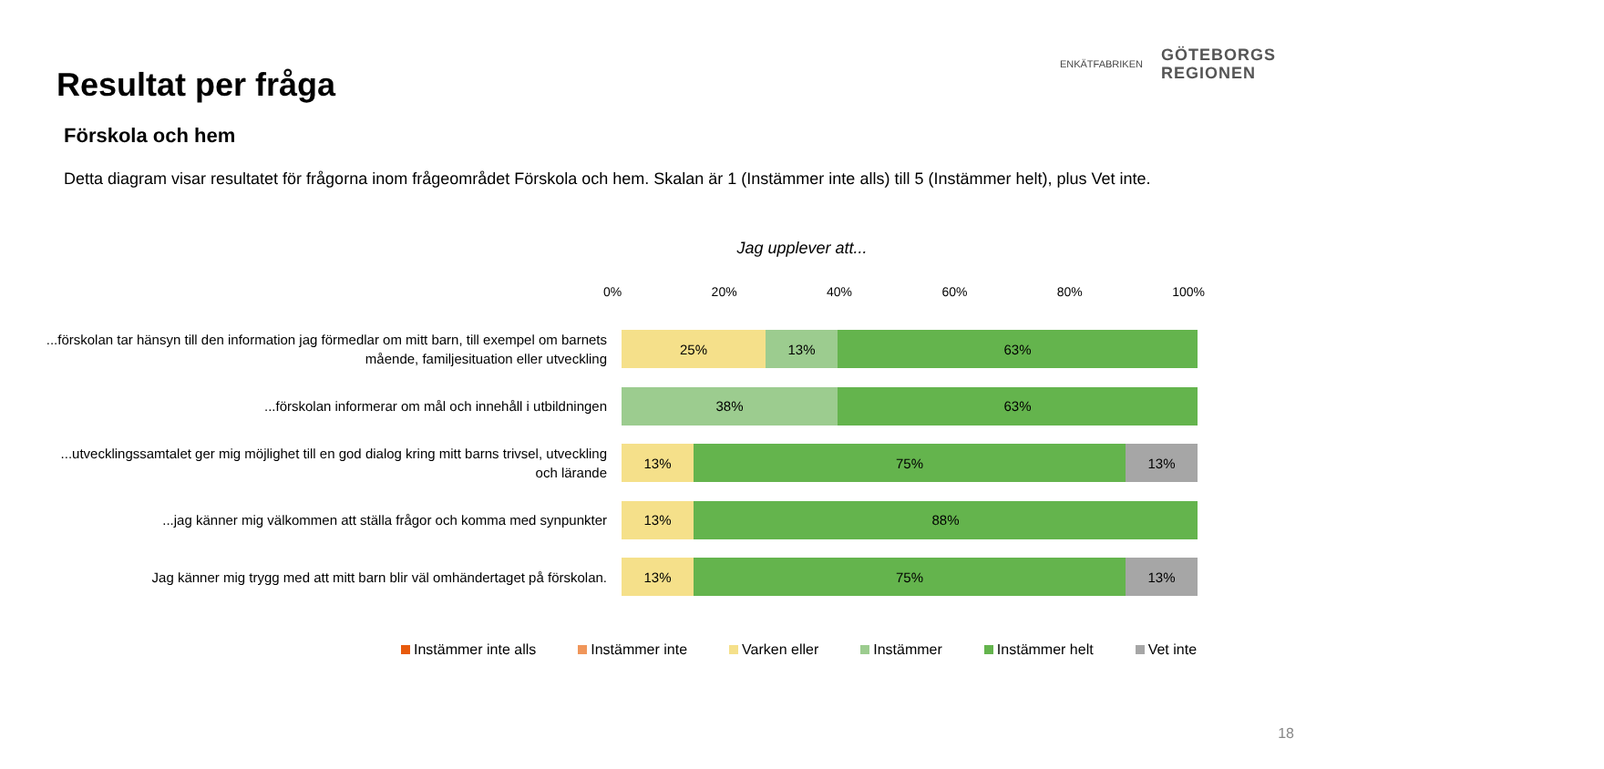Resultat per fråga
Förskola och hem
Detta diagram visar resultatet för frågorna inom frågeområdet Förskola och hem. Skalan är 1 (Instämmer inte alls) till 5 (Instämmer helt), plus Vet inte.
ENKÄTFABRIKEN
GÖTEBORGS
REGIONEN
Jag upplever att...
0% 20% 40% 60% 80% 100%
...förskolan tar hänsyn till den information jag förmedlar om mitt barn, till exempel om barnets mående, familjesituation eller utveckling
25% 13% 63%
...förskolan informerar om mål och innehåll i utbildningen
38% 63%
...utvecklingssamtalet ger mig möjlighet till en god dialog kring mitt barns trivsel, utveckling och lärande
13% 75% 13%
...jag känner mig välkommen att ställa frågor och komma med synpunkter
13% 88%
Jag känner mig trygg med att mitt barn blir väl omhändertaget på förskolan.
13% 75% 13%
Instämmer inte alls Instämmer inte Varken eller Instämmer Instämmer helt Vet inte
18